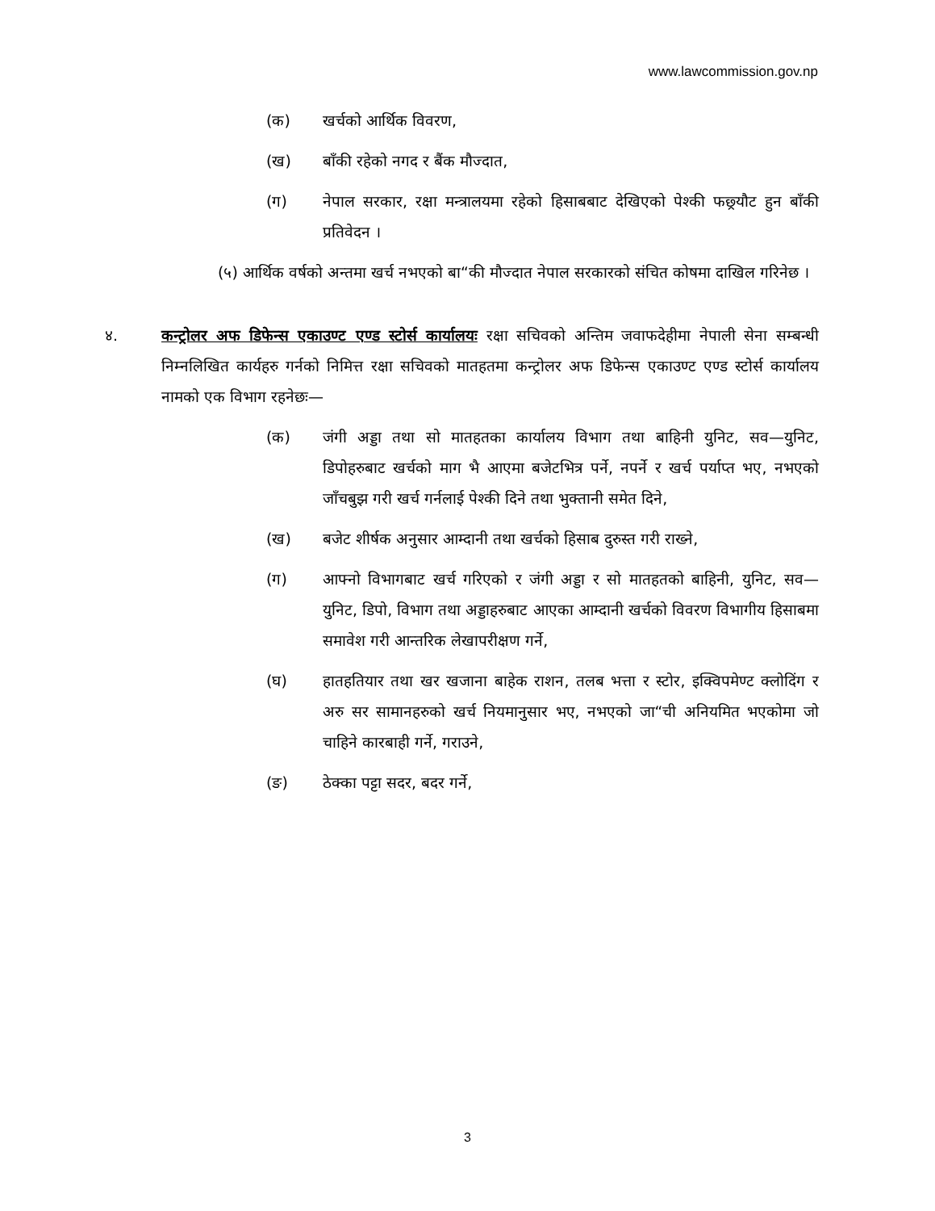www.lawcommission.gov.np
(क) खर्चको आर्थिक विवरण,
(ख) बाँकी रहेको नगद र बैंक मौज्दात,
(ग) नेपाल सरकार, रक्षा मन्त्रालयमा रहेको हिसाबबाट देखिएको पेश्की फछ्र्यौट हुन बाँकी प्रतिवेदन ।
(५) आर्थिक वर्षको अन्तमा खर्च नभएको बा“की मौज्दात नेपाल सरकारको संचित कोषमा दाखिल गरिनेछ ।
४. कन्ट्रोलर अफ डिफेन्स एकाउण्ट एण्ड स्टोर्स कार्यालयः रक्षा सचिवको अन्तिम जवाफदेहीमा नेपाली सेना सम्बन्धी निम्नलिखित कार्यहरु गर्नको निमित्त रक्षा सचिवको मातहतमा कन्ट्रोलर अफ डिफेन्स एकाउण्ट एण्ड स्टोर्स कार्यालय नामको एक विभाग रहनेछः—
(क) जंगी अड्डा तथा सो मातहतका कार्यालय विभाग तथा बाहिनी युनिट, सव—युनिट, डिपोहरुबाट खर्चको माग भै आएमा बजेटभित्र पर्ने, नपर्ने र खर्च पर्याप्त भए, नभएको जाँचबुझ गरी खर्च गर्नलाई पेश्की दिने तथा भुक्तानी समेत दिने,
(ख) बजेट शीर्षक अनुसार आम्दानी तथा खर्चको हिसाब दुरुस्त गरी राख्ने,
(ग) आफ्नो विभागबाट खर्च गरिएको र जंगी अड्डा र सो मातहतको बाहिनी, युनिट, सव—युनिट, डिपो, विभाग तथा अड्डाहरुबाट आएका आम्दानी खर्चको विवरण विभागीय हिसाबमा समावेश गरी आन्तरिक लेखापरीक्षण गर्ने,
(घ) हातहतियार तथा खर खजाना बाहेक राशन, तलब भत्ता र स्टोर, इक्विपमेण्ट क्लोदिंग र अरु सर सामानहरुको खर्च नियमानुसार भए, नभएको जा“ची अनियमित भएकोमा जो चाहिने कारबाही गर्ने, गराउने,
(ङ) ठेक्का पट्टा सदर, बदर गर्ने,
3